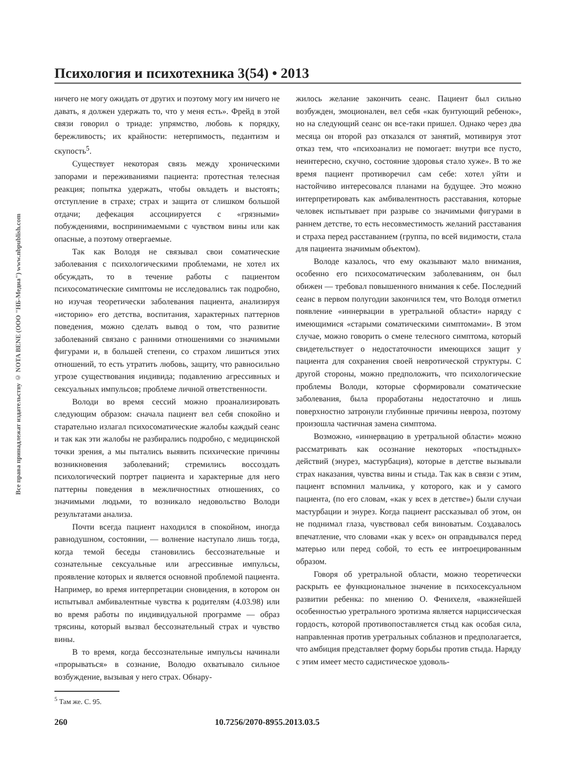Все права принадлежат издательству © NOTA BENE (ООО "НБ-Медиа") www.nbpublish.com
Психология и психотехника 3(54) • 2013
ничего не могу ожидать от других и поэтому могу им ничего не давать, я должен удержать то, что у меня есть». Фрейд в этой связи говорил о триаде: упрямство, любовь к порядку, бережливость; их крайности: нетерпимость, педантизм и скупость<sup>5</sup>.
Существует некоторая связь между хроническими запорами и переживаниями пациента: протестная телесная реакция; попытка удержать, чтобы овладеть и выстоять; отступление в страхе; страх и защита от слишком большой отдачи; дефекация ассоциируется с «грязными» побуждениями, воспринимаемыми с чувством вины или как опасные, а поэтому отвергаемые.
Так как Володя не связывал свои соматические заболевания с психологическими проблемами, не хотел их обсуждать, то в течение работы с пациентом психосоматические симптомы не исследовались так подробно, но изучая теоретически заболевания пациента, анализируя «историю» его детства, воспитания, характерных паттернов поведения, можно сделать вывод о том, что развитие заболеваний связано с ранними отношениями со значимыми фигурами и, в большей степени, со страхом лишиться этих отношений, то есть утратить любовь, защиту, что равносильно угрозе существования индивида; подавлению агрессивных и сексуальных импульсов; проблеме личной ответственности.
Володи во время сессий можно проанализировать следующим образом: сначала пациент вел себя спокойно и старательно излагал психосоматические жалобы каждый сеанс и так как эти жалобы не разбирались подробно, с медицинской точки зрения, а мы пытались выявить психические причины возникновения заболеваний; стремились воссоздать психологический портрет пациента и характерные для него паттерны поведения в межличностных отношениях, со значимыми людьми, то возникало недовольство Володи результатами анализа.
Почти всегда пациент находился в спокойном, иногда равнодушном, состоянии, — волнение наступало лишь тогда, когда темой беседы становились бессознательные и сознательные сексуальные или агрессивные импульсы, проявление которых и является основной проблемой пациента. Например, во время интерпретации сновидения, в котором он испытывал амбивалентные чувства к родителям (4.03.98) или во время работы по индивидуальной программе — образ трясины, который вызвал бессознательный страх и чувство вины.
В то время, когда бессознательные импульсы начинали «прорываться» в сознание, Володю охватывало сильное возбуждение, вызывая у него страх. Обнару-
жилось желание закончить сеанс. Пациент был сильно возбужден, эмоционален, вел себя «как бунтующий ребенок», но на следующий сеанс он все-таки пришел. Однако через два месяца он второй раз отказался от занятий, мотивируя этот отказ тем, что «психоанализ не помогает: внутри все пусто, неинтересно, скучно, состояние здоровья стало хуже». В то же время пациент противоречил сам себе: хотел уйти и настойчиво интересовался планами на будущее. Это можно интерпретировать как амбивалентность расставания, которые человек испытывает при разрыве со значимыми фигурами в раннем детстве, то есть несовместимость желаний расставания и страха перед расставанием (группа, по всей видимости, стала для пациента значимым объектом).
Володе казалось, что ему оказывают мало внимания, особенно его психосоматическим заболеваниям, он был обижен — требовал повышенного внимания к себе. Последний сеанс в первом полугодии закончился тем, что Володя отметил появление «иннервации в уретральной области» наряду с имеющимися «старыми соматическими симптомами». В этом случае, можно говорить о смене телесного симптома, который свидетельствует о недостаточности имеющихся защит у пациента для сохранения своей невротической структуры. С другой стороны, можно предположить, что психологические проблемы Володи, которые сформировали соматические заболевания, была проработаны недостаточно и лишь поверхностно затронули глубинные причины невроза, поэтому произошла частичная замена симптома.
Возможно, «иннервацию в уретральной области» можно рассматривать как осознание некоторых «постыдных» действий (энурез, мастурбация), которые в детстве вызывали страх наказания, чувства вины и стыда. Так как в связи с этим, пациент вспомнил мальчика, у которого, как и у самого пациента, (по его словам, «как у всех в детстве») были случаи мастурбации и энурез. Когда пациент рассказывал об этом, он не поднимал глаза, чувствовал себя виноватым. Создавалось впечатление, что словами «как у всех» он оправдывался перед матерью или перед собой, то есть ее интроецированным образом.
Говоря об уретральной области, можно теоретически раскрыть ее функциональное значение в психосексуальном развитии ребенка: по мнению О. Фенихеля, «важнейшей особенностью уретрального эротизма является нарциссическая гордость, которой противопоставляется стыд как особая сила, направленная против уретральных соблазнов и предполагается, что амбиция представляет форму борьбы против стыда. Наряду с этим имеет место садистическое удоволь-
<sup>5</sup> Там же. С. 95.
260 10.7256/2070-8955.2013.03.5